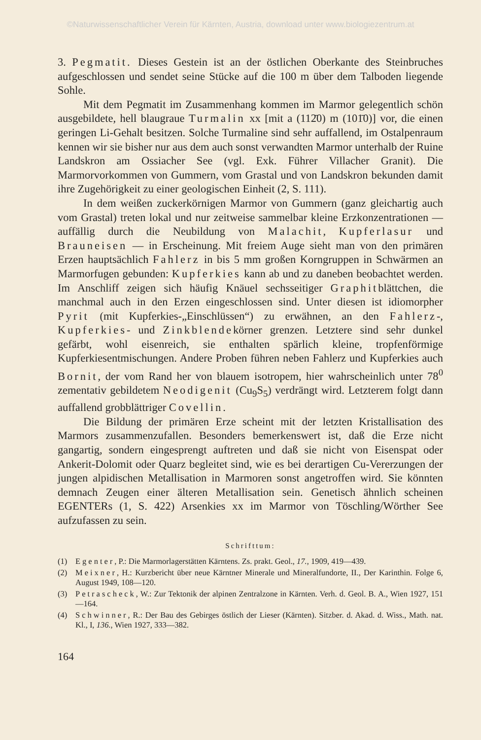©Naturwissenschaftlicher Verein für Kärnten, Austria, download unter www.biologiezentrum.at
3. Pegmatit. Dieses Gestein ist an der östlichen Oberkante des Steinbruches aufgeschlossen und sendet seine Stücke auf die 100 m über dem Talboden liegende Sohle.
Mit dem Pegmatit im Zusammenhang kommen im Marmor gelegentlich schön ausgebildete, hell blaugraue Turmalin xx [mit a (112̄0) m (101̄0)] vor, die einen geringen Li-Gehalt besitzen. Solche Turmaline sind sehr auffallend, im Ostalpenraum kennen wir sie bisher nur aus dem auch sonst verwandten Marmor unterhalb der Ruine Landskron am Ossiacher See (vgl. Exk. Führer Villacher Granit). Die Marmorvorkommen von Gummern, vom Grastal und von Landskron bekunden damit ihre Zugehörigkeit zu einer geologischen Einheit (2, S. 111).
In dem weißen zuckerkörnigen Marmor von Gummern (ganz gleichartig auch vom Grastal) treten lokal und nur zeitweise sammelbar kleine Erzkonzentrationen — auffällig durch die Neubildung von Malachit, Kupferlasur und Brauneisen — in Erscheinung. Mit freiem Auge sieht man von den primären Erzen hauptsächlich Fahlerz in bis 5 mm großen Korngruppen in Schwärmen an Marmorfugen gebunden: Kupferkies kann ab und zu daneben beobachtet werden. Im Anschliff zeigen sich häufig Knäuel sechsseitiger Graphitblättchen, die manchmal auch in den Erzen eingeschlossen sind. Unter diesen ist idiomorpher Pyrit (mit Kupferkies-„Einschlüssen“) zu erwähnen, an den Fahlerz-, Kupferkies- und Zinkblendekörner grenzen. Letztere sind sehr dunkel gefärbt, wohl eisenreich, sie enthalten spärlich kleine, tropfenförmige Kupferkiesentmischungen. Andere Proben führen neben Fahlerz und Kupferkies auch Bornit, der vom Rand her von blauem isotropem, hier wahrscheinlich unter 78<sup>0</sup> zementativ gebildetem Neodigenit (Cu<sub>9</sub>S<sub>5</sub>) verdrängt wird. Letzterem folgt dann auffallend grobblättriger Covellin.
Die Bildung der primären Erze scheint mit der letzten Kristallisation des Marmors zusammenzufallen. Besonders bemerkenswert ist, daß die Erze nicht gangartig, sondern eingesprengt auftreten und daß sie nicht von Eisenspat oder Ankerit-Dolomit oder Quarz begleitet sind, wie es bei derartigen Cu-Vererzungen der jungen alpidischen Metallisation in Marmoren sonst angetroffen wird. Sie könnten demnach Zeugen einer älteren Metallisation sein. Genetisch ähnlich scheinen EGENTERs (1, S. 422) Arsenkies xx im Marmor von Töschling/Wörther See aufzufassen zu sein.
Schrifttum:
(1) Egenter, P.: Die Marmorlagerstätten Kärntens. Zs. prakt. Geol., 17., 1909, 419—439.
(2) Meixner, H.: Kurzbericht über neue Kärntner Minerale und Mineralfundorte, II., Der Karinthin. Folge 6, August 1949, 108—120.
(3) Petrascheck, W.: Zur Tektonik der alpinen Zentralzone in Kärnten. Verh. d. Geol. B. A., Wien 1927, 151—164.
(4) Schwinner, R.: Der Bau des Gebirges östlich der Lieser (Kärnten). Sitzber. d. Akad. d. Wiss., Math. nat. Kl., I, 136., Wien 1927, 333—382.
164